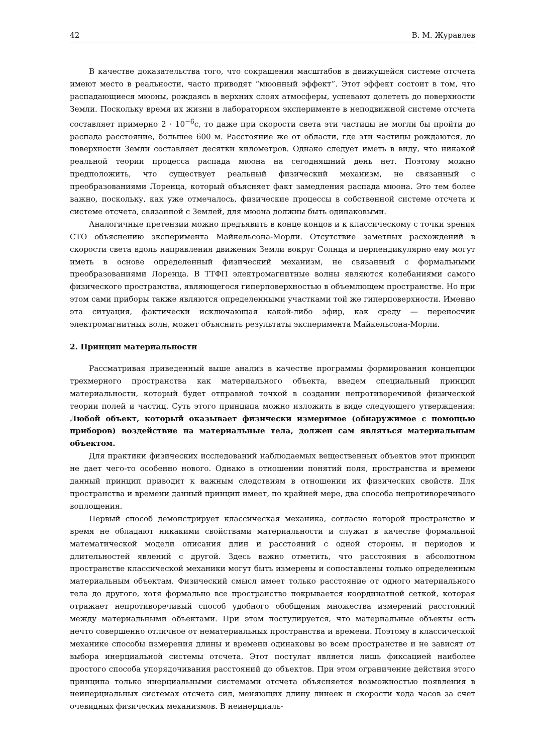42 В. М. Журавлев
В качестве доказательства того, что сокращения масштабов в движущейся системе отсчета имеют место в реальности, часто приводят “мюонный эффект”. Этот эффект состоит в том, что распадающиеся мюоны, рождаясь в верхних слоях атмосферы, успевают долететь до поверхности Земли. Поскольку время их жизни в лабораторном эксперименте в неподвижной системе отсчета составляет примерно 2 · 10<sup>−6</sup>с, то даже при скорости света эти частицы не могли бы пройти до распада расстояние, большее 600 м. Расстояние же от области, где эти частицы рождаются, до поверхности Земли составляет десятки километров. Однако следует иметь в виду, что никакой реальной теории процесса распада мюона на сегодняшний день нет. Поэтому можно предположить, что существует реальный физический механизм, не связанный с преобразованиями Лоренца, который объясняет факт замедления распада мюона. Это тем более важно, поскольку, как уже отмечалось, физические процессы в собственной системе отсчета и системе отсчета, связанной с Землей, для мюона должны быть одинаковыми.
Аналогичные претензии можно предъявить в конце концов и к классическому с точки зрения СТО объяснению эксперимента Майкельсона-Морли. Отсутствие заметных расхождений в скорости света вдоль направления движения Земли вокруг Солнца и перпендикулярно ему могут иметь в основе определенный физический механизм, не связанный с формальными преобразованиями Лоренца. В ТТФП электромагнитные волны являются колебаниями самого физического пространства, являющегося гиперповерхностью в объемлющем пространстве. Но при этом сами приборы также являются определенными участками той же гиперповерхности. Именно эта ситуация, фактически исключающая какой-либо эфир, как среду — переносчик электромагнитных волн, может объяснить результаты эксперимента Майкельсона-Морли.
2. Принцип материальности
Рассматривая приведенный выше анализ в качестве программы формирования концепции трехмерного пространства как материального объекта, введем специальный принцип материальности, который будет отправной точкой в создании непротиворечивой физической теории полей и частиц. Суть этого принципа можно изложить в виде следующего утверждения: Любой объект, который оказывает физически измеримое (обнаружимое с помощью приборов) воздействие на материальные тела, должен сам являться материальным объектом.
Для практики физических исследований наблюдаемых вещественных объектов этот принцип не дает чего-то особенно нового. Однако в отношении понятий поля, пространства и времени данный принцип приводит к важным следствиям в отношении их физических свойств. Для пространства и времени данный принцип имеет, по крайней мере, два способа непротиворечивого воплощения.
Первый способ демонстрирует классическая механика, согласно которой пространство и время не обладают никакими свойствами материальности и служат в качестве формальной математической модели описания длин и расстояний с одной стороны, и периодов и длительностей явлений с другой. Здесь важно отметить, что расстояния в абсолютном пространстве классической механики могут быть измерены и сопоставлены только определенным материальным объектам. Физический смысл имеет только расстояние от одного материального тела до другого, хотя формально все пространство покрывается координатной сеткой, которая отражает непротиворечивый способ удобного обобщения множества измерений расстояний между материальными объектами. При этом постулируется, что материальные объекты есть нечто совершенно отличное от нематериальных пространства и времени. Поэтому в классической механике способы измерения длины и времени одинаковы во всем пространстве и не зависят от выбора инерциальной системы отсчета. Этот постулат является лишь фиксацией наиболее простого способа упорядочивания расстояний до объектов. При этом ограничение действия этого принципа только инерциальными системами отсчета объясняется возможностью появления в неинерциальных системах отсчета сил, меняющих длину линеек и скорости хода часов за счет очевидных физических механизмов. В неинерциаль-